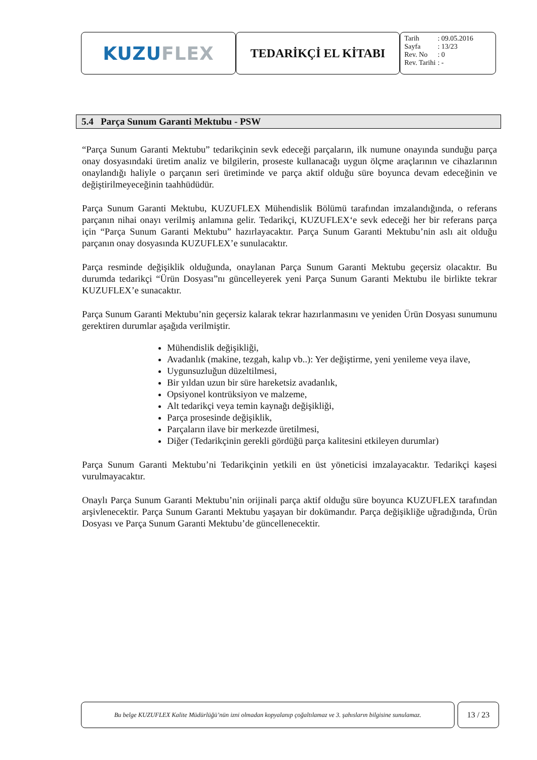KUZU FLEX
TEDARİKÇİ EL KİTABI
| Tarih | : 09.05.2016 |
| Sayfa | : 13/23 |
| Rev. No | : 0 |
| Rev. Tarihi | : - |
5.4 Parça Sunum Garanti Mektubu - PSW
“Parça Sunum Garanti Mektubu” tedarikçinin sevk edeceği parçaların, ilk numune onayında sunduğu parça onay dosyasındaki üretim analiz ve bilgilerin, proseste kullanacağı uygun ölçme araçlarının ve cihazlarının onaylandığı haliyle o parçanın seri üretiminde ve parça aktif olduğu süre boyunca devam edeceğinin ve değiştirilmeyeceğinin taahhüdüdür.
Parça Sunum Garanti Mektubu, KUZUFLEX Mühendislik Bölümü tarafından imzalandığında, o referans parçanın nihai onayı verilmiş anlamına gelir. Tedarikçi, KUZUFLEX‘e sevk edeceği her bir referans parça için “Parça Sunum Garanti Mektubu” hazırlayacaktır. Parça Sunum Garanti Mektubu’nin aslı ait olduğu parçanın onay dosyasında KUZUFLEX’e sunulacaktır.
Parça resminde değişiklik olduğunda, onaylanan Parça Sunum Garanti Mektubu geçersiz olacaktır. Bu durumda tedarikçi “Ürün Dosyası”nı güncelleyerek yeni Parça Sunum Garanti Mektubu ile birlikte tekrar KUZUFLEX’e sunacaktır.
Parça Sunum Garanti Mektubu’nin geçersiz kalarak tekrar hazırlanmasını ve yeniden Ürün Dosyası sunumunu gerektiren durumlar aşağıda verilmiştir.
Mühendislik değişikliği,
Avadanlık (makine, tezgah, kalıp vb..): Yer değiştirme, yeni yenileme veya ilave,
Uygunsuzluğun düzeltilmesi,
Bir yıldan uzun bir süre hareketsiz avadanlık,
Opsiyonel kontrüksiyon ve malzeme,
Alt tedarikçi veya temin kaynağı değişikliği,
Parça prosesinde değişiklik,
Parçaların ilave bir merkezde üretilmesi,
Diğer (Tedarikçinin gerekli gördüğü parça kalitesini etkileyen durumlar)
Parça Sunum Garanti Mektubu’ni Tedarikçinin yetkili en üst yöneticisi imzalayacaktır. Tedarikçi kaşesi vurulmayacaktır.
Onaylı Parça Sunum Garanti Mektubu’nin orijinali parça aktif olduğu süre boyunca KUZUFLEX tarafından arşivlenecektir. Parça Sunum Garanti Mektubu yaşayan bir dokümandır. Parça değişikliğe uğradığında, Ürün Dosyası ve Parça Sunum Garanti Mektubu’de güncellenecektir.
Bu belge KUZUFLEX Kalite Müdürlüğü’nün izni olmadan kopyalanıp çoğaltılamaz ve 3. şahısların bilgisine sunulamaz.
13 / 23